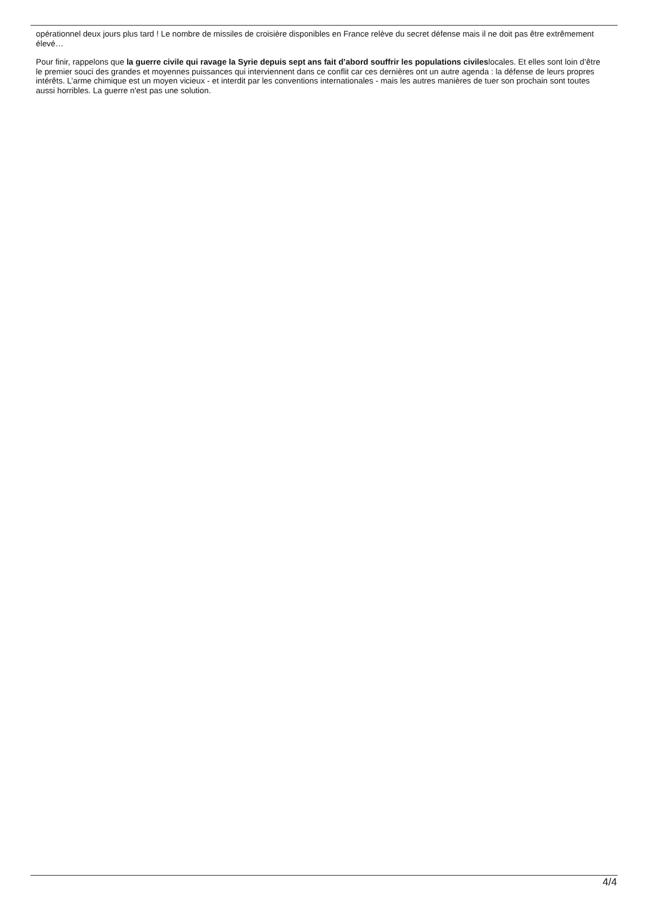opérationnel deux jours plus tard ! Le nombre de missiles de croisière disponibles en France relève du secret défense mais il ne doit pas être extrêmement élevé…
Pour finir, rappelons que la guerre civile qui ravage la Syrie depuis sept ans fait d’abord souffrir les populations civileslocales. Et elles sont loin d’être le premier souci des grandes et moyennes puissances qui interviennent dans ce conflit car ces dernières ont un autre agenda : la défense de leurs propres intérêts. L’arme chimique est un moyen vicieux - et interdit par les conventions internationales - mais les autres manières de tuer son prochain sont toutes aussi horribles. La guerre n'est pas une solution.
4/4